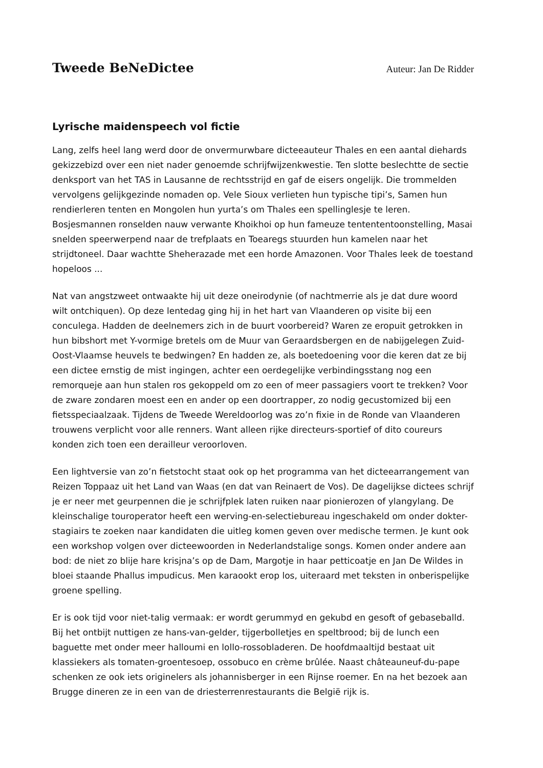Tweede BeNeDictee Auteur: Jan De Ridder
Lyrische maidenspeech vol fictie
Lang, zelfs heel lang werd door de onvermurwbare dicteeauteur Thales en een aantal diehards gekizzebizd over een niet nader genoemde schrijfwijzenkwestie. Ten slotte beslechtte de sectie denksport van het TAS in Lausanne de rechtsstrijd en gaf de eisers ongelijk. Die trommelden vervolgens gelijkgezinde nomaden op. Vele Sioux verlieten hun typische tipi’s, Samen hun rendierleren tenten en Mongolen hun yurta’s om Thales een spellinglesje te leren. Bosjesmannen ronselden nauw verwante Khoikhoi op hun fameuze tentententoonstelling, Masai snelden speerwerpend naar de trefplaats en Toearegs stuurden hun kamelen naar het strijdtoneel. Daar wachtte Sheherazade met een horde Amazonen. Voor Thales leek de toestand hopeloos ...
Nat van angstzweet ontwaakte hij uit deze oneirodynie (of nachtmerrie als je dat dure woord wilt ontchiquen). Op deze lentedag ging hij in het hart van Vlaanderen op visite bij een conculega. Hadden de deelnemers zich in de buurt voorbereid? Waren ze eropuit getrokken in hun bibshort met Y-vormige bretels om de Muur van Geraardsbergen en de nabijgelegen Zuid-Oost-Vlaamse heuvels te bedwingen? En hadden ze, als boetedoening voor die keren dat ze bij een dictee ernstig de mist ingingen, achter een oerdegelijke verbindingsstang nog een remorqueje aan hun stalen ros gekoppeld om zo een of meer passagiers voort te trekken? Voor de zware zondaren moest een en ander op een doortrapper, zo nodig gecustomized bij een fietsspeciaalzaak. Tijdens de Tweede Wereldoorlog was zo’n fixie in de Ronde van Vlaanderen trouwens verplicht voor alle renners. Want alleen rijke directeurs-sportief of dito coureurs konden zich toen een derailleur veroorloven.
Een lightversie van zo’n fietstocht staat ook op het programma van het dicteearrangement van Reizen Toppaaz uit het Land van Waas (en dat van Reinaert de Vos). De dagelijkse dictees schrijf je er neer met geurpennen die je schrijfplek laten ruiken naar pionierozen of ylangylang. De kleinschalige touroperator heeft een werving-en-selectiebureau ingeschakeld om onder dokter-stagiairs te zoeken naar kandidaten die uitleg komen geven over medische termen. Je kunt ook een workshop volgen over dicteewoorden in Nederlandstalige songs. Komen onder andere aan bod: de niet zo blije hare krisjna’s op de Dam, Margotje in haar petticoatje en Jan De Wildes in bloei staande Phallus impudicus. Men karaookt erop los, uiteraard met teksten in onberispelijke groene spelling.
Er is ook tijd voor niet-talig vermaak: er wordt gerummyd en gekubd en gesoft of gebaseballd. Bij het ontbijt nuttigen ze hans-van-gelder, tijgerbolletjes en speltbrood; bij de lunch een baguette met onder meer halloumi en lollo-rossobladeren. De hoofdmaaltijd bestaat uit klassiekers als tomaten-groentesoep, ossobuco en crème brûlée. Naast châteauneuf-du-pape schenken ze ook iets originelers als johannisberger in een Rijnse roemer. En na het bezoek aan Brugge dineren ze in een van de driesterrenrestaurants die België rijk is.